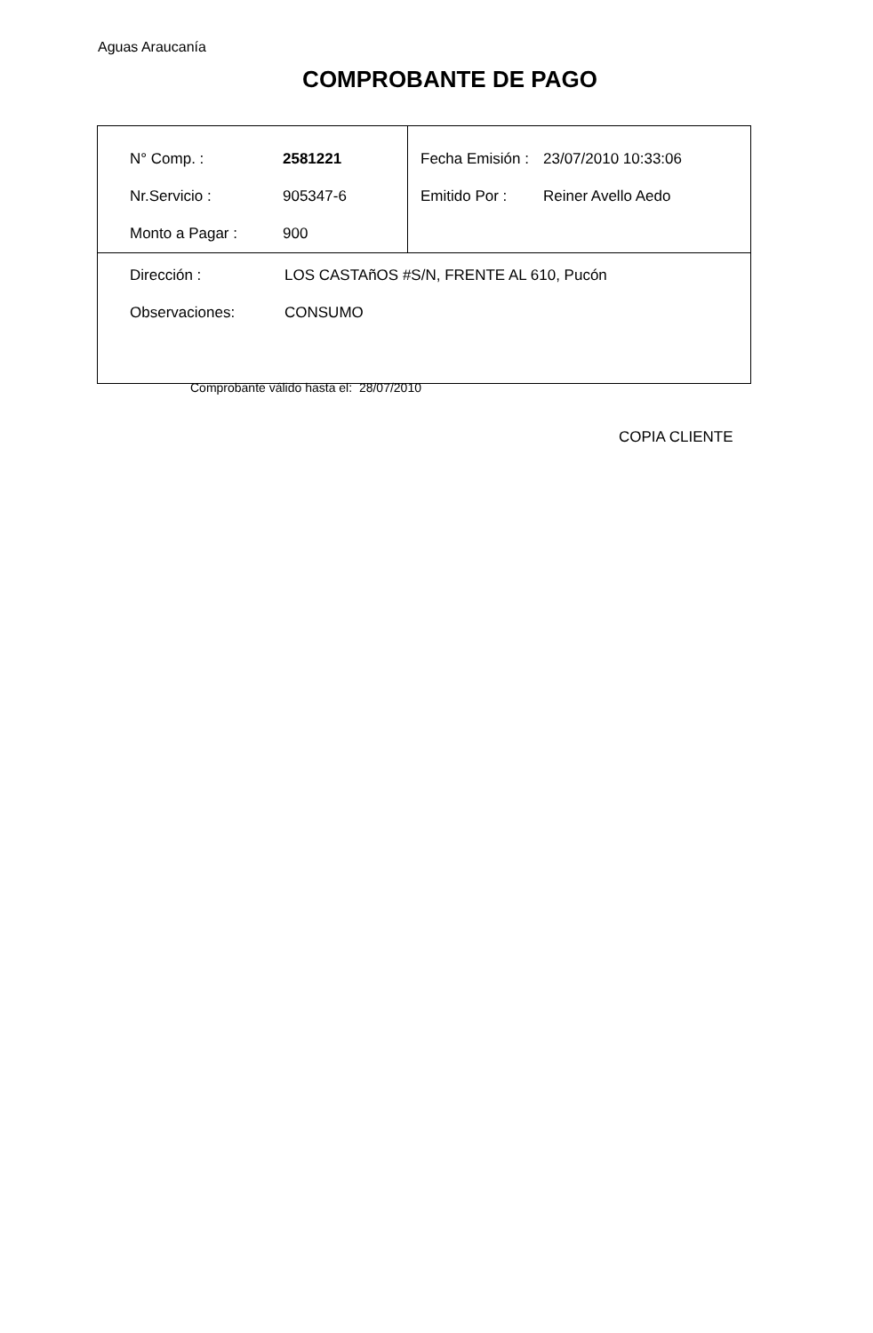Aguas Araucanía
COMPROBANTE DE PAGO
| / N° Comp. : / 2581221 / / Nr.Servicio : / 905347-6 / / Monto a Pagar : / 900 / | / Fecha Emisión : / 23/07/2010 10:33:06 / / Emitido Por : / Reiner Avello Aedo / |
| / Dirección : / LOS CASTAñOS #S/N, FRENTE AL 610, Pucón / / Observaciones: / CONSUMO / | |
Comprobante válido hasta el: 28/07/2010
COPIA CLIENTE